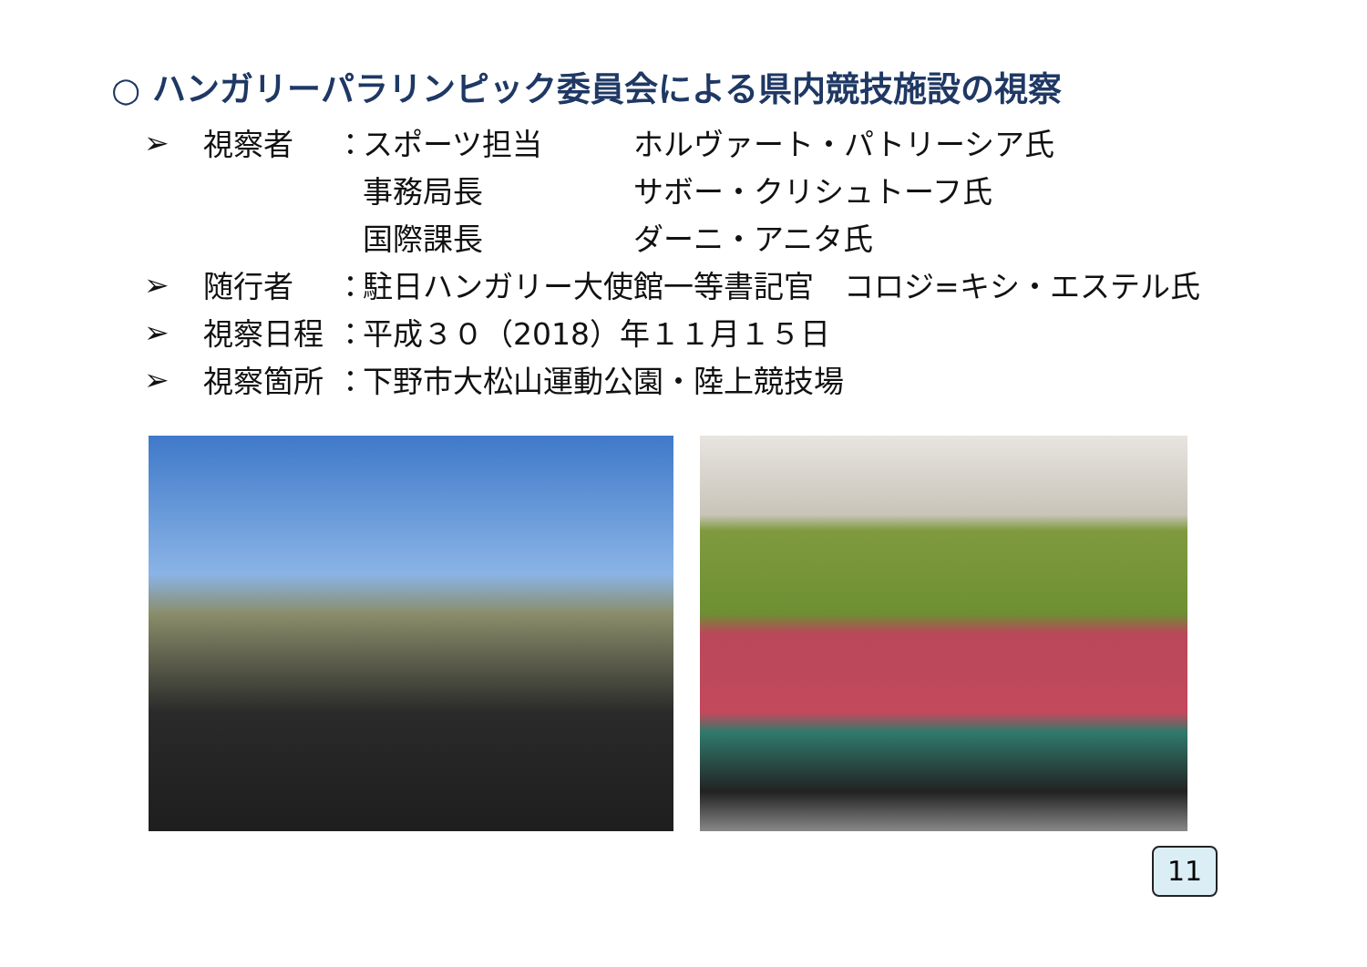○ ハンガリーパラリンピック委員会による県内競技施設の視察
➢ 視察者 ： スポーツ担当 ホルヴァート・パトリーシア氏
事務局長 サボー・クリシュトーフ氏
国際課長 ダーニ・アニタ氏
➢ 随行者 ： 駐日ハンガリー大使館一等書記官　コロジ=キシ・エステル氏
➢ 視察日程 ： 平成３０（2018）年１１月１５日
➢ 視察箇所 ： 下野市大松山運動公園・陸上競技場
11